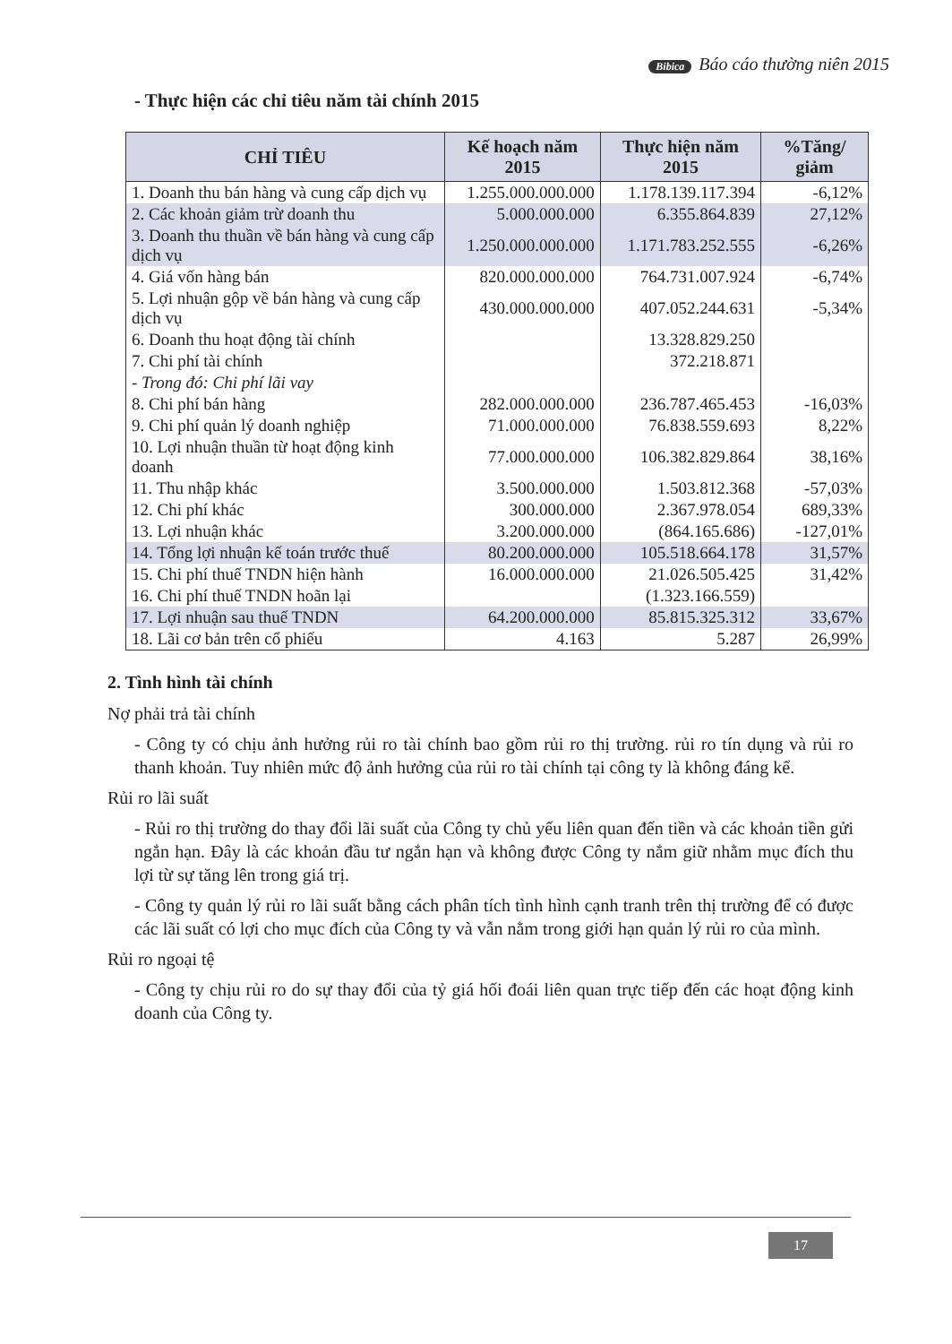Bibica Báo cáo thường niên 2015
- Thực hiện các chỉ tiêu năm tài chính 2015
| CHỈ TIÊU | Kế hoạch năm 2015 | Thực hiện năm 2015 | %Tăng/ giảm |
| --- | --- | --- | --- |
| 1. Doanh thu bán hàng và cung cấp dịch vụ | 1.255.000.000.000 | 1.178.139.117.394 | -6,12% |
| 2. Các khoản giảm trừ doanh thu | 5.000.000.000 | 6.355.864.839 | 27,12% |
| 3. Doanh thu thuần về bán hàng và cung cấp dịch vụ | 1.250.000.000.000 | 1.171.783.252.555 | -6,26% |
| 4. Giá vốn hàng bán | 820.000.000.000 | 764.731.007.924 | -6,74% |
| 5. Lợi nhuận gộp về bán hàng và cung cấp dịch vụ | 430.000.000.000 | 407.052.244.631 | -5,34% |
| 6. Doanh thu hoạt động tài chính | | 13.328.829.250 | |
| 7. Chi phí tài chính | | 372.218.871 | |
| - Trong đó: Chi phí lãi vay | | | |
| 8. Chi phí bán hàng | 282.000.000.000 | 236.787.465.453 | -16,03% |
| 9. Chi phí quản lý doanh nghiệp | 71.000.000.000 | 76.838.559.693 | 8,22% |
| 10. Lợi nhuận thuần từ hoạt động kinh doanh | 77.000.000.000 | 106.382.829.864 | 38,16% |
| 11. Thu nhập khác | 3.500.000.000 | 1.503.812.368 | -57,03% |
| 12. Chi phí khác | 300.000.000 | 2.367.978.054 | 689,33% |
| 13. Lợi nhuận khác | 3.200.000.000 | (864.165.686) | -127,01% |
| 14. Tổng lợi nhuận kế toán trước thuế | 80.200.000.000 | 105.518.664.178 | 31,57% |
| 15. Chi phí thuế TNDN hiện hành | 16.000.000.000 | 21.026.505.425 | 31,42% |
| 16. Chi phí thuế TNDN hoãn lại | | (1.323.166.559) | |
| 17. Lợi nhuận sau thuế TNDN | 64.200.000.000 | 85.815.325.312 | 33,67% |
| 18. Lãi cơ bản trên cổ phiếu | 4.163 | 5.287 | 26,99% |
2. Tình hình tài chính
Nợ phải trả tài chính
- Công ty có chịu ảnh hưởng rủi ro tài chính bao gồm rủi ro thị trường. rủi ro tín dụng và rủi ro thanh khoản. Tuy nhiên mức độ ảnh hưởng của rủi ro tài chính tại công ty là không đáng kể.
Rủi ro lãi suất
- Rủi ro thị trường do thay đổi lãi suất của Công ty chủ yếu liên quan đến tiền và các khoản tiền gửi ngắn hạn. Đây là các khoản đầu tư ngắn hạn và không được Công ty nắm giữ nhằm mục đích thu lợi từ sự tăng lên trong giá trị.
- Công ty quản lý rủi ro lãi suất bằng cách phân tích tình hình cạnh tranh trên thị trường để có được các lãi suất có lợi cho mục đích của Công ty và vẫn nằm trong giới hạn quản lý rủi ro của mình.
Rủi ro ngoại tệ
- Công ty chịu rủi ro do sự thay đổi của tỷ giá hối đoái liên quan trực tiếp đến các hoạt động kinh doanh của Công ty.
17